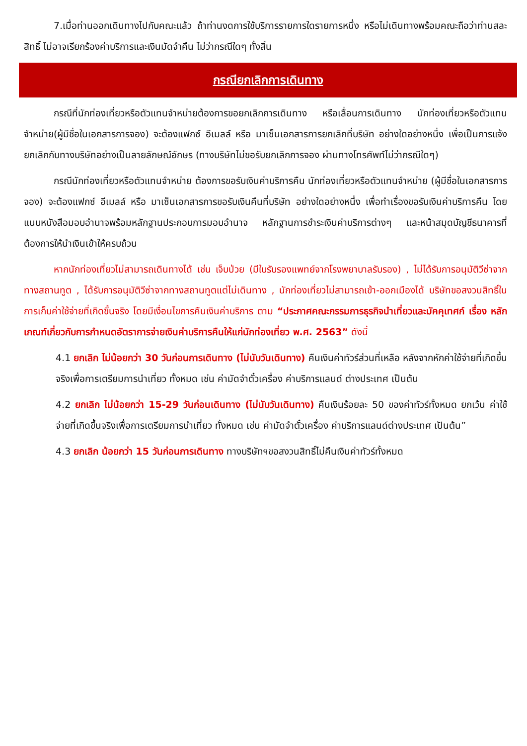7.เมื่อท่านออกเดินทางไปกับคณะแล้ว ถ้าท่านงดการใช้บริการรายการใดรายการหนึ่ง หรือไม่เดินทางพร้อมคณะถือว่าท่านสละสิทธิ์ ไม่อาจเรียกร้องค่าบริการและเงินมัดจำคืน ไม่ว่ากรณีใดๆ ทั้งสิ้น
กรณียกเลิกการเดินทาง
กรณีที่นักท่องเที่ยวหรือตัวแทนจำหน่ายต้องการขอยกเลิกการเดินทาง หรือเลื่อนการเดินทาง นักท่องเที่ยวหรือตัวแทนจำหน่าย(ผู้มีชื่อในเอกสารการจอง) จะต้องแฟกซ์ อีเมลล์ หรือ มาเซ็นเอกสารการยกเลิกที่บริษัท อย่างใดอย่างหนึ่ง เพื่อเป็นการแจ้งยกเลิกกับทางบริษัทอย่างเป็นลายลักษณ์อักษร (ทางบริษัทไม่ขอรับยกเลิกการจอง ผ่านทางโทรศัพท์ไม่ว่ากรณีใดๆ)
กรณีนักท่องเที่ยวหรือตัวแทนจำหน่าย ต้องการขอรับเงินค่าบริการคืน นักท่องเที่ยวหรือตัวแทนจำหน่าย (ผู้มีชื่อในเอกสารการจอง) จะต้องแฟกซ์ อีเมลล์ หรือ มาเซ็นเอกสารการขอรับเงินคืนที่บริษัท อย่างใดอย่างหนึ่ง เพื่อทำเรื่องขอรับเงินค่าบริการคืน โดยแนบหนังสือมอบอำนาจพร้อมหลักฐานประกอบการมอบอำนาจ หลักฐานการชำระเงินค่าบริการต่างๆ และหน้าสมุดบัญชีธนาคารที่ต้องการให้นำเงินเข้าให้ครบถ้วน
หากนักท่องเที่ยวไม่สามารถเดินทางได้ เช่น เจ็บป่วย (มีใบรับรองแพทย์จากโรงพยาบาลรับรอง) , ไม่ได้รับการอนุมัติวีซ่าจากทางสถานทูต , ได้รับการอนุมัติวีซ่าจากทางสถานทูตแต่ไม่เดินทาง , นักท่องเที่ยวไม่สามารถเข้า-ออกเมืองได้ บริษัทขอสงวนสิทธิ์ในการเก็บค่าใช้จ่ายที่เกิดขึ้นจริง โดยมีเงื่อนไขการคืนเงินค่าบริการ ตาม “ประกาศคณะกรรมการธุรกิจนำเที่ยวและมัคคุเทศก์ เรื่อง หลักเกณฑ์เกี่ยวกับการกำหนดอัตราการจ่ายเงินค่าบริการคืนให้แก่นักท่องเที่ยว พ.ศ. 2563” ดังนี้
4.1 ยกเลิก ไม่น้อยกว่า 30 วันก่อนการเดินทาง (ไม่นับวันเดินทาง) คืนเงินค่าทัวร์ส่วนที่เหลือ หลังจากหักค่าใช้จ่ายที่เกิดขึ้นจริงเพื่อการเตรียมการนำเที่ยว ทั้งหมด เช่น ค่ามัดจำตั๋วเครื่อง ค่าบริการแลนด์ ต่างประเทศ เป็นต้น
4.2 ยกเลิก ไม่น้อยกว่า 15-29 วันก่อนเดินทาง (ไม่นับวันเดินทาง) คืนเงินร้อยละ 50 ของค่าทัวร์ทั้งหมด ยกเว้น ค่าใช้จ่ายที่เกิดขึ้นจริงเพื่อการเตรียมการนำเที่ยว ทั้งหมด เช่น ค่ามัดจำตั๋วเครื่อง ค่าบริการแลนด์ต่างประเทศ เป็นต้น”
4.3 ยกเลิก น้อยกว่า 15 วันก่อนการเดินทาง ทางบริษัทฯขอสงวนสิทธิ์ไม่คืนเงินค่าทัวร์ทั้งหมด